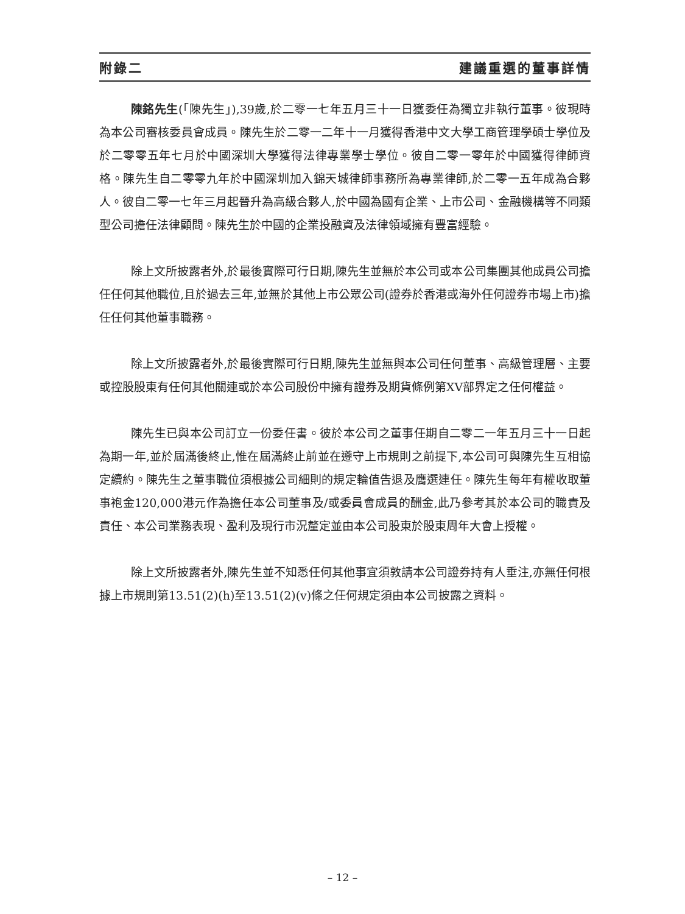附錄二 建議重選的董事詳情
陳銘先生(「陳先生」),39歲,於二零一七年五月三十一日獲委任為獨立非執行董事。彼現時為本公司審核委員會成員。陳先生於二零一二年十一月獲得香港中文大學工商管理學碩士學位及於二零零五年七月於中國深圳大學獲得法律專業學士學位。彼自二零一零年於中國獲得律師資格。陳先生自二零零九年於中國深圳加入錦天城律師事務所為專業律師,於二零一五年成為合夥人。彼自二零一七年三月起晉升為高級合夥人,於中國為國有企業、上市公司、金融機構等不同類型公司擔任法律顧問。陳先生於中國的企業投融資及法律領域擁有豐富經驗。
除上文所披露者外,於最後實際可行日期,陳先生並無於本公司或本公司集團其他成員公司擔任任何其他職位,且於過去三年,並無於其他上市公眾公司(證券於香港或海外任何證券市場上市)擔任任何其他董事職務。
除上文所披露者外,於最後實際可行日期,陳先生並無與本公司任何董事、高級管理層、主要或控股股東有任何其他關連或於本公司股份中擁有證券及期貨條例第XV部界定之任何權益。
陳先生已與本公司訂立一份委任書。彼於本公司之董事任期自二零二一年五月三十一日起為期一年,並於屆滿後終止,惟在屆滿終止前並在遵守上市規則之前提下,本公司可與陳先生互相協定續約。陳先生之董事職位須根據公司細則的規定輪值告退及膺選連任。陳先生每年有權收取董事袍金120,000港元作為擔任本公司董事及/或委員會成員的酬金,此乃參考其於本公司的職責及責任、本公司業務表現、盈利及現行市況釐定並由本公司股東於股東周年大會上授權。
除上文所披露者外,陳先生並不知悉任何其他事宜須敦請本公司證券持有人垂注,亦無任何根據上市規則第13.51(2)(h)至13.51(2)(v)條之任何規定須由本公司披露之資料。
– 12 –